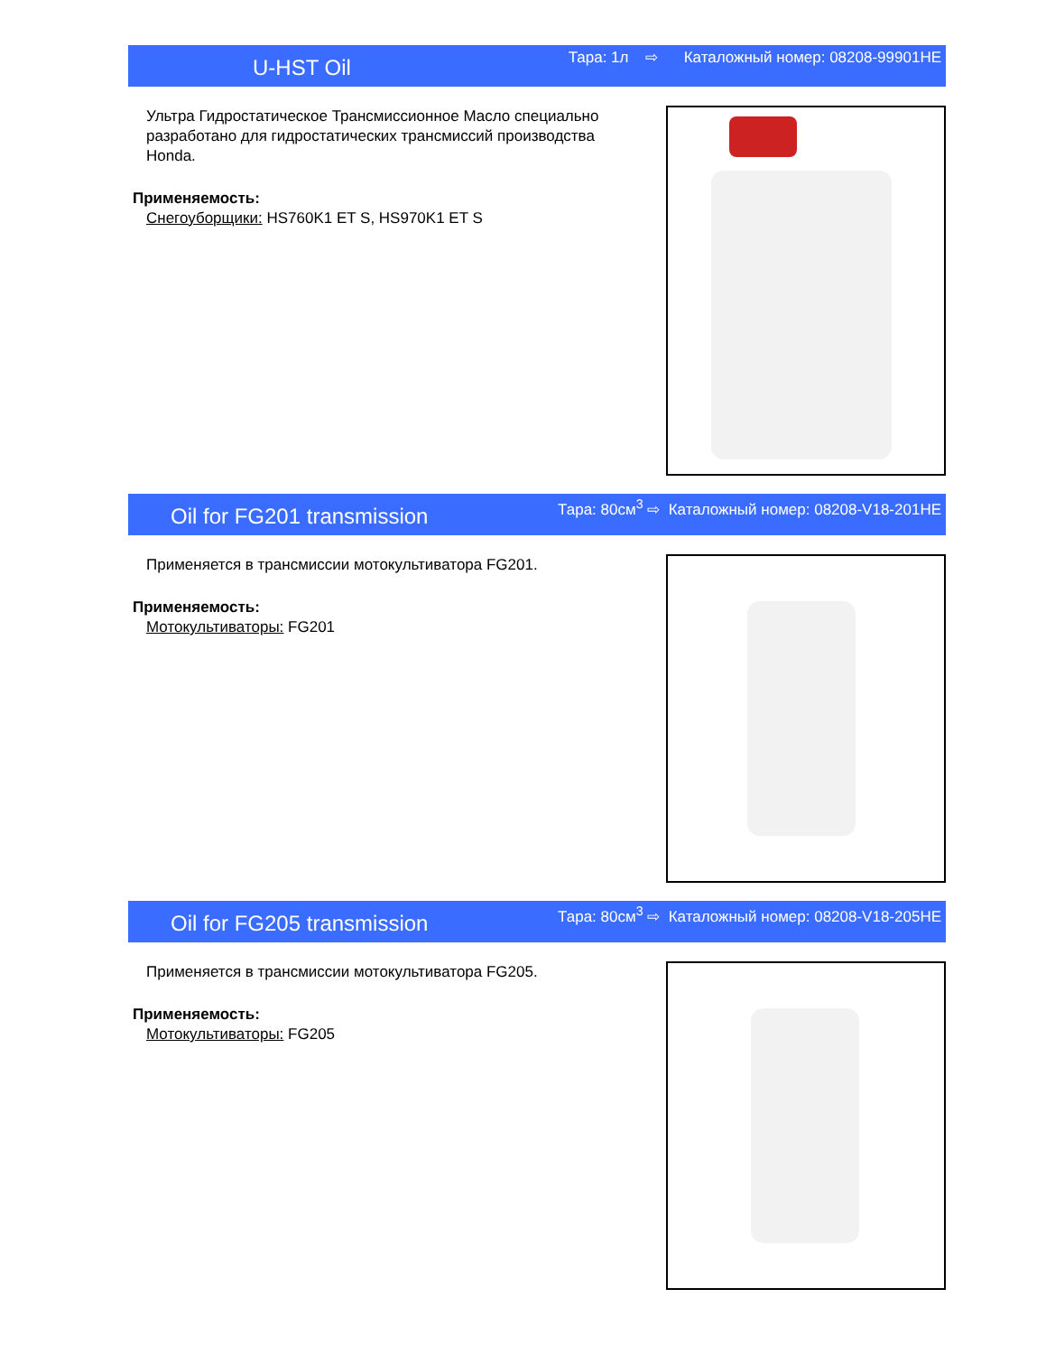U-HST Oil Тара: 1л ⇨ Каталожный номер: 08208-99901HE
Ультра Гидростатическое Трансмиссионное Масло специально разработано для гидростатических трансмиссий производства Honda.
Применяемость:
Снегоуборщики: HS760K1 ET S, HS970K1 ET S
Oil for FG201 transmission Тара: 80см<sup>3</sup> ⇨ Каталожный номер: 08208-V18-201HE
Применяется в трансмиссии мотокультиватора FG201.
Применяемость:
Мотокультиваторы: FG201
Oil for FG205 transmission Тара: 80см<sup>3</sup> ⇨ Каталожный номер: 08208-V18-205HE
Применяется в трансмиссии мотокультиватора FG205.
Применяемость:
Мотокультиваторы: FG205